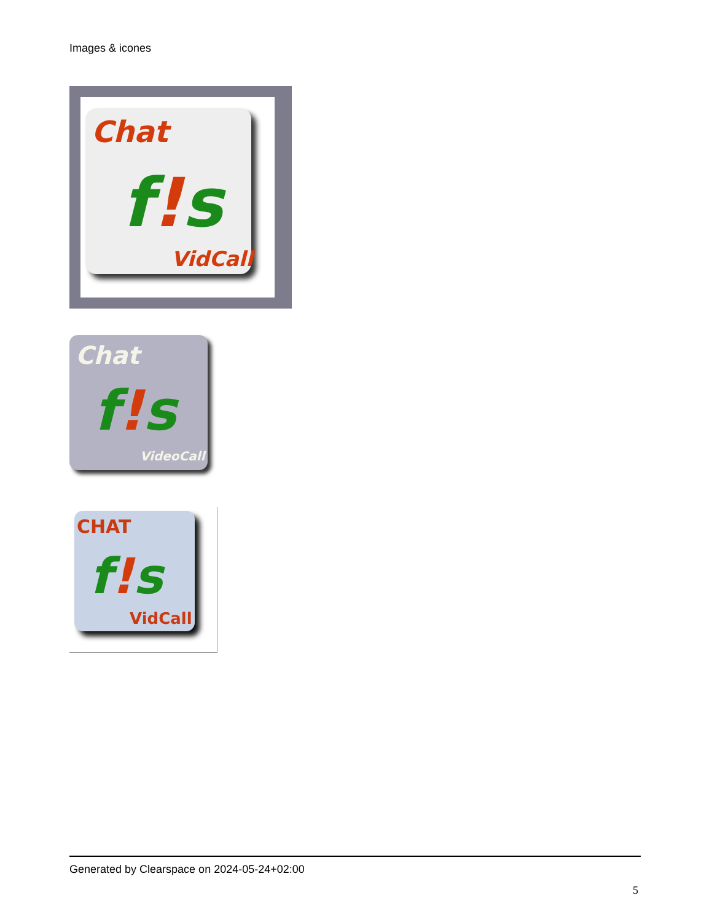Images & icones
Chat
f!s
VidCall
Chat
f!s
VideoCall
CHAT
f!s
VidCall
Generated by Clearspace on 2024-05-24+02:00
5